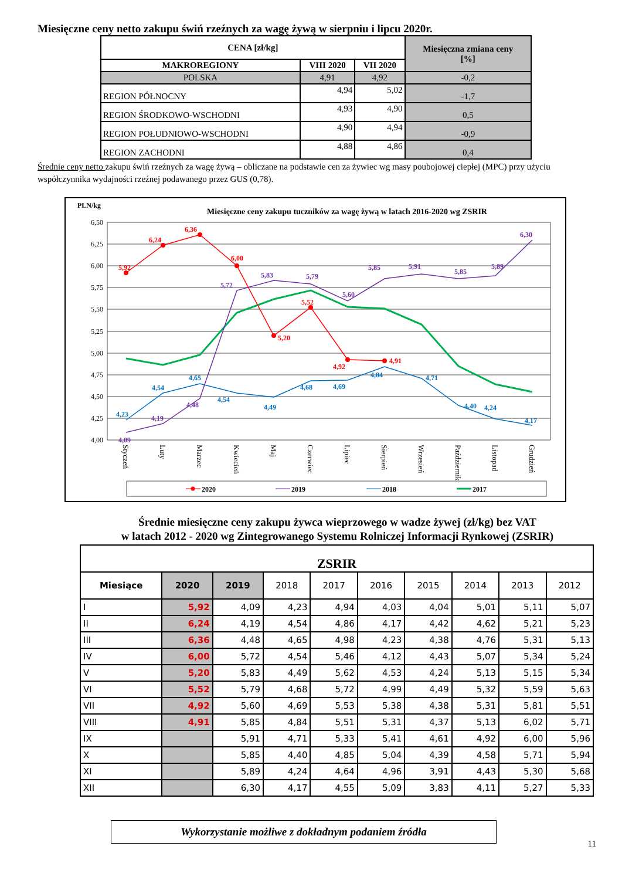Miesięczne ceny netto zakupu świń rzeźnych za wagę żywą w sierpniu i lipcu 2020r.
| CENA [zł/kg] | | | Miesięczna zmiana ceny [%] |
| --- | --- | --- | --- |
| MAKROREGIONY | VIII 2020 | VII 2020 | |
| POLSKA | 4,91 | 4,92 | -0,2 |
| REGION PÓŁNOCNY | 4,94 | 5,02 | -1,7 |
| REGION ŚRODKOWO-WSCHODNI | 4,93 | 4,90 | 0,5 |
| REGION POŁUDNIOWO-WSCHODNI | 4,90 | 4,94 | -0,9 |
| REGION ZACHODNI | 4,88 | 4,86 | 0,4 |
Średnie ceny netto zakupu świń rzeźnych za wagę żywą – obliczane na podstawie cen za żywiec wg masy poubojowej ciepłej (MPC) przy użyciu współczynnika wydajności rzeźnej podawanego przez GUS (0,78).
PLN/kg
Miesięczne ceny zakupu tuczników za wagę żywą w latach 2016-2020 wg ZSRIR
6,50
6,25
6,00
5,75
5,50
5,25
5,00
4,75
4,50
4,25
4,00
5,92
6,24
6,36
6,00
5,20
5,52
4,92
4,91
4,09
4,19
4,48
5,72
5,83
5,79
5,60
5,85
5,91
5,85
5,89
6,30
4,23
4,54
4,65
4,54
4,49
4,68
4,69
4,84
4,71
4,40
4,24
4,17
Styczeń
Luty
Marzec
Kwiecień
Maj
Czerwiec
Lipiec
Sierpień
Wrzesień
Październik
Listopad
Grudzień
2020
2019
2018
2017
Średnie miesięczne ceny zakupu żywca wieprzowego w wadze żywej (zł/kg) bez VAT
w latach 2012 - 2020 wg Zintegrowanego Systemu Rolniczej Informacji Rynkowej (ZSRIR)
| ZSRIR | | | | | | | | | |
| --- | --- | --- | --- | --- | --- | --- | --- | --- | --- |
| Miesiące | 2020 | 2019 | 2018 | 2017 | 2016 | 2015 | 2014 | 2013 | 2012 |
| I | 5,92 | 4,09 | 4,23 | 4,94 | 4,03 | 4,04 | 5,01 | 5,11 | 5,07 |
| II | 6,24 | 4,19 | 4,54 | 4,86 | 4,17 | 4,42 | 4,62 | 5,21 | 5,23 |
| III | 6,36 | 4,48 | 4,65 | 4,98 | 4,23 | 4,38 | 4,76 | 5,31 | 5,13 |
| IV | 6,00 | 5,72 | 4,54 | 5,46 | 4,12 | 4,43 | 5,07 | 5,34 | 5,24 |
| V | 5,20 | 5,83 | 4,49 | 5,62 | 4,53 | 4,24 | 5,13 | 5,15 | 5,34 |
| VI | 5,52 | 5,79 | 4,68 | 5,72 | 4,99 | 4,49 | 5,32 | 5,59 | 5,63 |
| VII | 4,92 | 5,60 | 4,69 | 5,53 | 5,38 | 4,38 | 5,31 | 5,81 | 5,51 |
| VIII | 4,91 | 5,85 | 4,84 | 5,51 | 5,31 | 4,37 | 5,13 | 6,02 | 5,71 |
| IX | | 5,91 | 4,71 | 5,33 | 5,41 | 4,61 | 4,92 | 6,00 | 5,96 |
| X | | 5,85 | 4,40 | 4,85 | 5,04 | 4,39 | 4,58 | 5,71 | 5,94 |
| XI | | 5,89 | 4,24 | 4,64 | 4,96 | 3,91 | 4,43 | 5,30 | 5,68 |
| XII | | 6,30 | 4,17 | 4,55 | 5,09 | 3,83 | 4,11 | 5,27 | 5,33 |
Wykorzystanie możliwe z dokładnym podaniem źródła
11